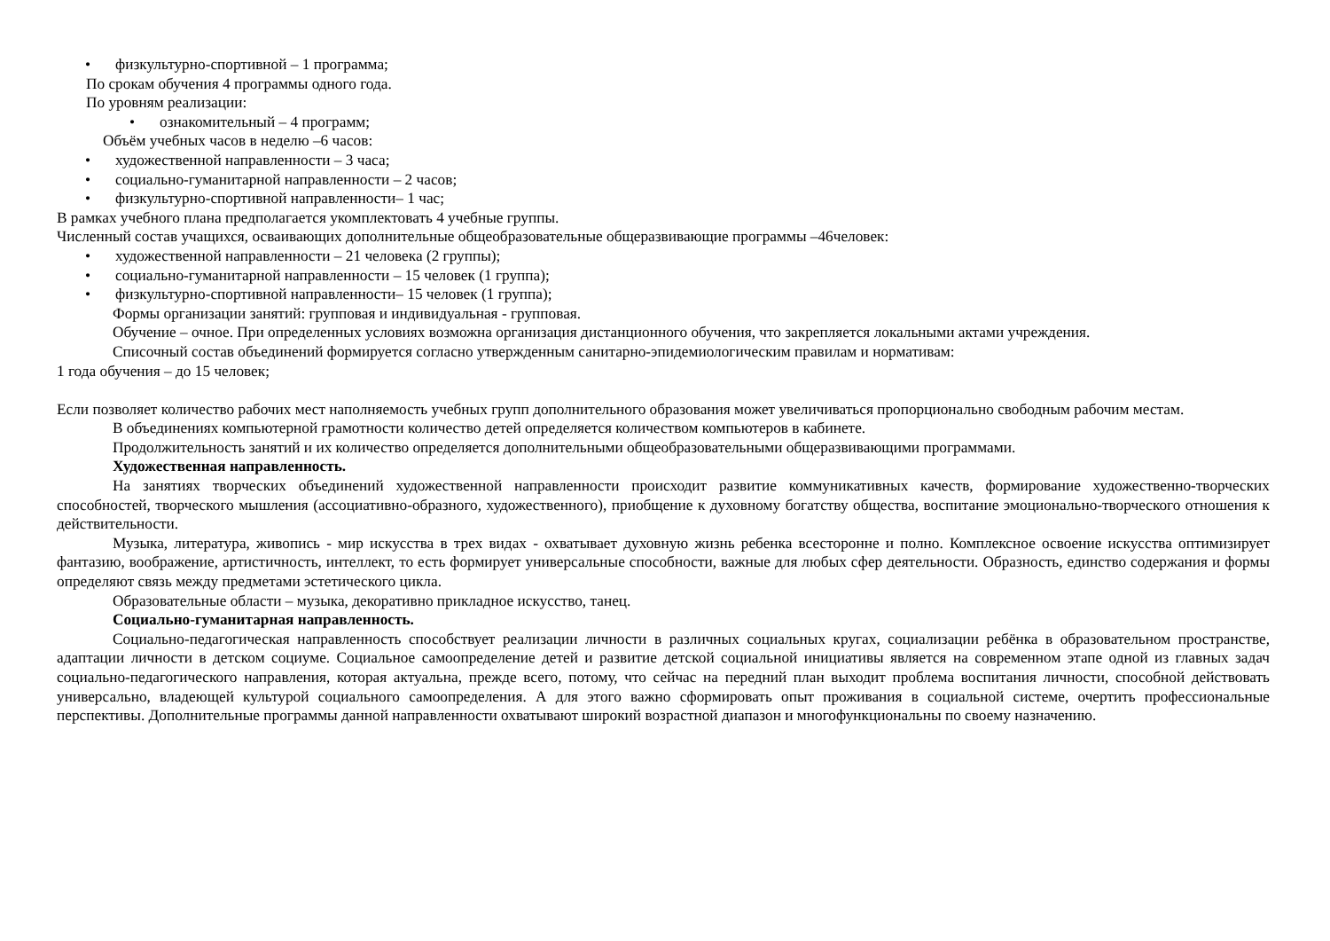• физкультурно-спортивной – 1 программа;
По срокам обучения 4 программы одного года.
По уровням реализации:
• ознакомительный – 4 программ;
Объём учебных часов в неделю –6 часов:
• художественной направленности – 3 часа;
• социально-гуманитарной направленности – 2 часов;
• физкультурно-спортивной направленности– 1 час;
В рамках учебного плана предполагается укомплектовать 4 учебные группы.
Численный состав учащихся, осваивающих дополнительные общеобразовательные общеразвивающие программы –46человек:
• художественной направленности – 21 человека (2 группы);
• социально-гуманитарной направленности – 15 человек (1 группа);
• физкультурно-спортивной направленности– 15 человек (1 группа);
Формы организации занятий: групповая и индивидуальная - групповая.
Обучение – очное. При определенных условиях возможна организация дистанционного обучения, что закрепляется локальными актами учреждения.
Списочный состав объединений формируется согласно утвержденным санитарно-эпидемиологическим правилам и нормативам:
1 года обучения – до 15 человек;
Если позволяет количество рабочих мест наполняемость учебных групп дополнительного образования может увеличиваться пропорционально свободным рабочим местам.
В объединениях компьютерной грамотности количество детей определяется количеством компьютеров в кабинете.
Продолжительность занятий и их количество определяется дополнительными общеобразовательными общеразвивающими программами.
Художественная направленность.
На занятиях творческих объединений художественной направленности происходит развитие коммуникативных качеств, формирование художественно-творческих способностей, творческого мышления (ассоциативно-образного, художественного), приобщение к духовному богатству общества, воспитание эмоционально-творческого отношения к действительности.
Музыка, литература, живопись - мир искусства в трех видах - охватывает духовную жизнь ребенка всесторонне и полно. Комплексное освоение искусства оптимизирует фантазию, воображение, артистичность, интеллект, то есть формирует универсальные способности, важные для любых сфер деятельности. Образность, единство содержания и формы определяют связь между предметами эстетического цикла.
Образовательные области – музыка, декоративно прикладное искусство, танец.
Социально-гуманитарная направленность.
Социально-педагогическая направленность способствует реализации личности в различных социальных кругах, социализации ребёнка в образовательном пространстве, адаптации личности в детском социуме. Социальное самоопределение детей и развитие детской социальной инициативы является на современном этапе одной из главных задач социально-педагогического направления, которая актуальна, прежде всего, потому, что сейчас на передний план выходит проблема воспитания личности, способной действовать универсально, владеющей культурой социального самоопределения. А для этого важно сформировать опыт проживания в социальной системе, очертить профессиональные перспективы. Дополнительные программы данной направленности охватывают широкий возрастной диапазон и многофункциональны по своему назначению.